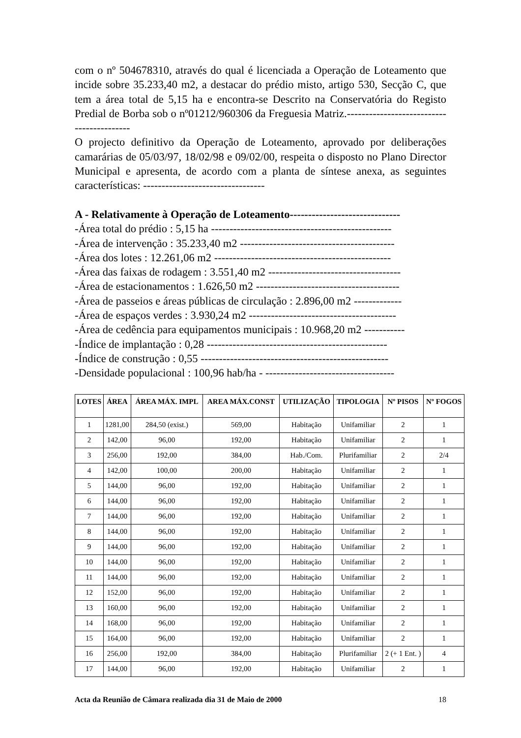com o nº 504678310, através do qual é licenciada a Operação de Loteamento que incide sobre 35.233,40 m2, a destacar do prédio misto, artigo 530, Secção C, que tem a área total de 5,15 ha e encontra-se Descrito na Conservatória do Registo Predial de Borba sob o nº01212/960306 da Freguesia Matriz.------------------------------------------
O projecto definitivo da Operação de Loteamento, aprovado por deliberações camarárias de 05/03/97, 18/02/98 e 09/02/00, respeita o disposto no Plano Director Municipal e apresenta, de acordo com a planta de síntese anexa, as seguintes características: ---------------------------------
A - Relativamente à Operação de Loteamento------------------------------
-Área total do prédio : 5,15 ha -------------------------------------------------
-Área de intervenção : 35.233,40 m2 ------------------------------------------
-Área dos lotes : 12.261,06 m2 ------------------------------------------------
-Área das faixas de rodagem : 3.551,40 m2 ------------------------------------
-Área de estacionamentos : 1.626,50 m2 ---------------------------------------
-Área de passeios e áreas públicas de circulação : 2.896,00 m2 -------------
-Área de espaços verdes : 3.930,24 m2 ----------------------------------------
-Área de cedência para equipamentos municipais : 10.968,20 m2 -----------
-Índice de implantação : 0,28 -------------------------------------------------
-Índice de construção : 0,55 ---------------------------------------------------
-Densidade populacional : 100,96 hab/ha - -----------------------------------
| LOTES | ÁREA | ÁREA MÁX. IMPL | AREA MÁX.CONST | UTILIZAÇÃO | TIPOLOGIA | Nº PISOS | Nº FOGOS |
| --- | --- | --- | --- | --- | --- | --- | --- |
| 1 | 1281,00 | 284,50 (exist.) | 569,00 | Habitação | Unifamiliar | 2 | 1 |
| 2 | 142,00 | 96,00 | 192,00 | Habitação | Unifamiliar | 2 | 1 |
| 3 | 256,00 | 192,00 | 384,00 | Hab./Com. | Plurifamiliar | 2 | 2/4 |
| 4 | 142,00 | 100,00 | 200,00 | Habitação | Unifamiliar | 2 | 1 |
| 5 | 144,00 | 96,00 | 192,00 | Habitação | Unifamiliar | 2 | 1 |
| 6 | 144,00 | 96,00 | 192,00 | Habitação | Unifamiliar | 2 | 1 |
| 7 | 144,00 | 96,00 | 192,00 | Habitação | Unifamiliar | 2 | 1 |
| 8 | 144,00 | 96,00 | 192,00 | Habitação | Unifamiliar | 2 | 1 |
| 9 | 144,00 | 96,00 | 192,00 | Habitação | Unifamiliar | 2 | 1 |
| 10 | 144,00 | 96,00 | 192,00 | Habitação | Unifamiliar | 2 | 1 |
| 11 | 144,00 | 96,00 | 192,00 | Habitação | Unifamiliar | 2 | 1 |
| 12 | 152,00 | 96,00 | 192,00 | Habitação | Unifamiliar | 2 | 1 |
| 13 | 160,00 | 96,00 | 192,00 | Habitação | Unifamiliar | 2 | 1 |
| 14 | 168,00 | 96,00 | 192,00 | Habitação | Unifamiliar | 2 | 1 |
| 15 | 164,00 | 96,00 | 192,00 | Habitação | Unifamiliar | 2 | 1 |
| 16 | 256,00 | 192,00 | 384,00 | Habitação | Plurifamiliar | 2 (+ 1 Ent. ) | 4 |
| 17 | 144,00 | 96,00 | 192,00 | Habitação | Unifamiliar | 2 | 1 |
Acta da Reunião de Câmara realizada dia 31 de Maio de 2000 18